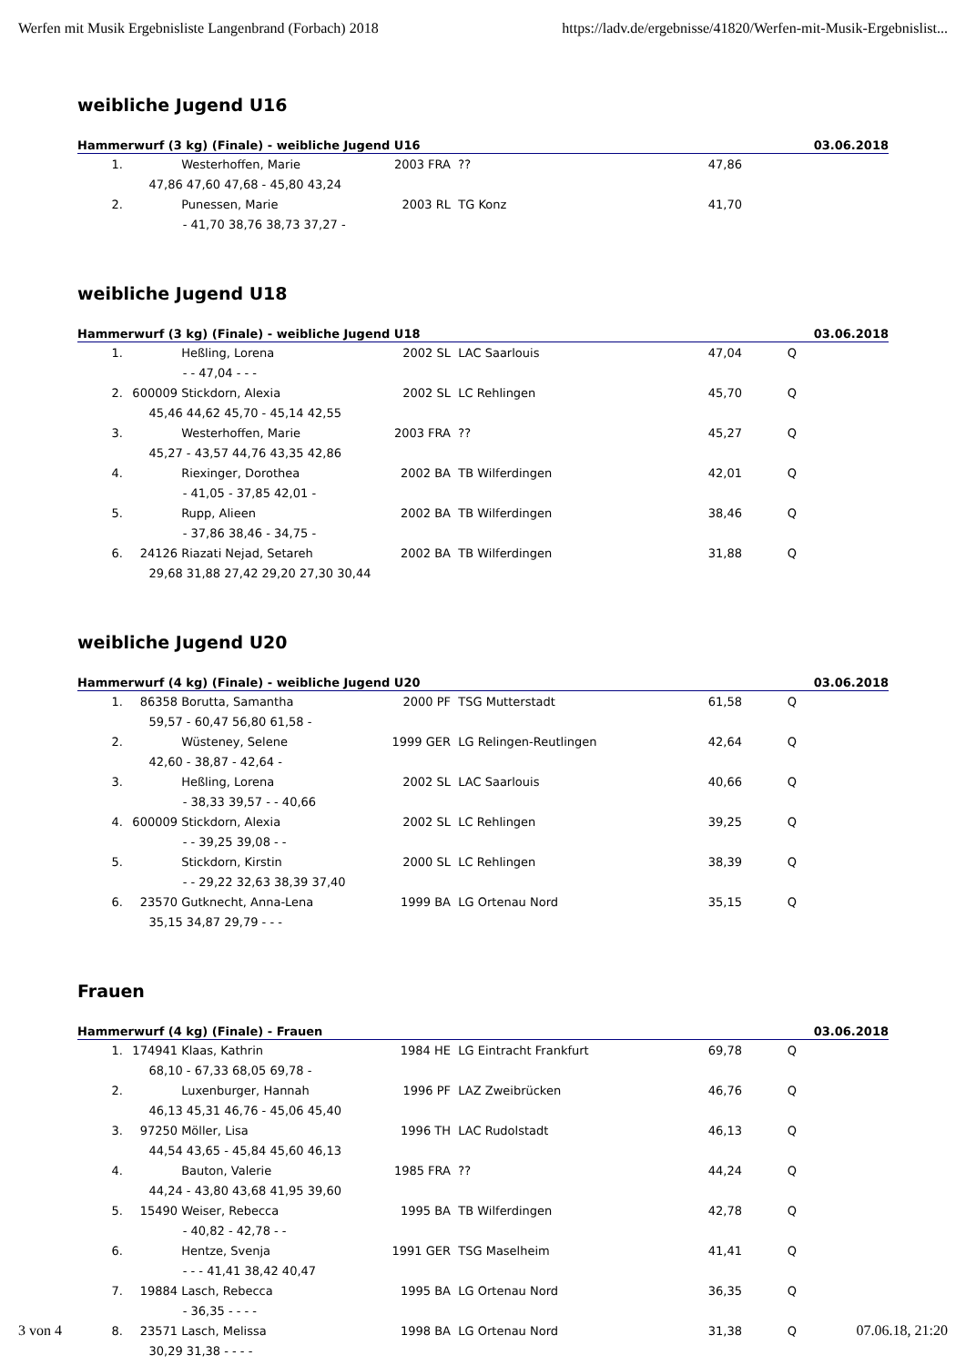Werfen mit Musik Ergebnisliste Langenbrand (Forbach) 2018 https://ladv.de/ergebnisse/41820/Werfen-mit-Musik-Ergebnislist...
weibliche Jugend U16
Hammerwurf (3 kg) (Finale) - weibliche Jugend U16 03.06.2018
| 1. | | Westerhoffen, Marie | 2003 FRA | ?? | 47,86 | | |
| 47,86 47,60 47,68 - 45,80 43,24 | | | | | | | |
| 2. | | Punessen, Marie | 2003 RL | TG Konz | 41,70 | | |
| - 41,70 38,76 38,73 37,27 - | | | | | | | |
weibliche Jugend U18
Hammerwurf (3 kg) (Finale) - weibliche Jugend U18 03.06.2018
| 1. | | Heßling, Lorena | 2002 SL | LAC Saarlouis | 47,04 | Q | |
| - - 47,04 - - - | | | | | | | |
| 2. | 600009 | Stickdorn, Alexia | 2002 SL | LC Rehlingen | 45,70 | Q | |
| 45,46 44,62 45,70 - 45,14 42,55 | | | | | | | |
| 3. | | Westerhoffen, Marie | 2003 FRA | ?? | 45,27 | Q | |
| 45,27 - 43,57 44,76 43,35 42,86 | | | | | | | |
| 4. | | Riexinger, Dorothea | 2002 BA | TB Wilferdingen | 42,01 | Q | |
| - 41,05 - 37,85 42,01 - | | | | | | | |
| 5. | | Rupp, Alieen | 2002 BA | TB Wilferdingen | 38,46 | Q | |
| - 37,86 38,46 - 34,75 - | | | | | | | |
| 6. | 24126 | Riazati Nejad, Setareh | 2002 BA | TB Wilferdingen | 31,88 | Q | |
| 29,68 31,88 27,42 29,20 27,30 30,44 | | | | | | | |
weibliche Jugend U20
Hammerwurf (4 kg) (Finale) - weibliche Jugend U20 03.06.2018
| 1. | 86358 | Borutta, Samantha | 2000 PF | TSG Mutterstadt | 61,58 | Q | |
| 59,57 - 60,47 56,80 61,58 - | | | | | | | |
| 2. | | Wüsteney, Selene | 1999 GER | LG Relingen-Reutlingen | 42,64 | Q | |
| 42,60 - 38,87 - 42,64 - | | | | | | | |
| 3. | | Heßling, Lorena | 2002 SL | LAC Saarlouis | 40,66 | Q | |
| - 38,33 39,57 - - 40,66 | | | | | | | |
| 4. | 600009 | Stickdorn, Alexia | 2002 SL | LC Rehlingen | 39,25 | Q | |
| - - 39,25 39,08 - - | | | | | | | |
| 5. | | Stickdorn, Kirstin | 2000 SL | LC Rehlingen | 38,39 | Q | |
| - - 29,22 32,63 38,39 37,40 | | | | | | | |
| 6. | 23570 | Gutknecht, Anna-Lena | 1999 BA | LG Ortenau Nord | 35,15 | Q | |
| 35,15 34,87 29,79 - - - | | | | | | | |
Frauen
Hammerwurf (4 kg) (Finale) - Frauen 03.06.2018
| 1. | 174941 | Klaas, Kathrin | 1984 HE | LG Eintracht Frankfurt | 69,78 | Q | |
| 68,10 - 67,33 68,05 69,78 - | | | | | | | |
| 2. | | Luxenburger, Hannah | 1996 PF | LAZ Zweibrücken | 46,76 | Q | |
| 46,13 45,31 46,76 - 45,06 45,40 | | | | | | | |
| 3. | 97250 | Möller, Lisa | 1996 TH | LAC Rudolstadt | 46,13 | Q | |
| 44,54 43,65 - 45,84 45,60 46,13 | | | | | | | |
| 4. | | Bauton, Valerie | 1985 FRA | ?? | 44,24 | Q | |
| 44,24 - 43,80 43,68 41,95 39,60 | | | | | | | |
| 5. | 15490 | Weiser, Rebecca | 1995 BA | TB Wilferdingen | 42,78 | Q | |
| - 40,82 - 42,78 - - | | | | | | | |
| 6. | | Hentze, Svenja | 1991 GER | TSG Maselheim | 41,41 | Q | |
| - - - 41,41 38,42 40,47 | | | | | | | |
| 7. | 19884 | Lasch, Rebecca | 1995 BA | LG Ortenau Nord | 36,35 | Q | |
| - 36,35 - - - - | | | | | | | |
| 8. | 23571 | Lasch, Melissa | 1998 BA | LG Ortenau Nord | 31,38 | Q | |
| 30,29 31,38 - - - - | | | | | | | |
3 von 4 07.06.18, 21:20